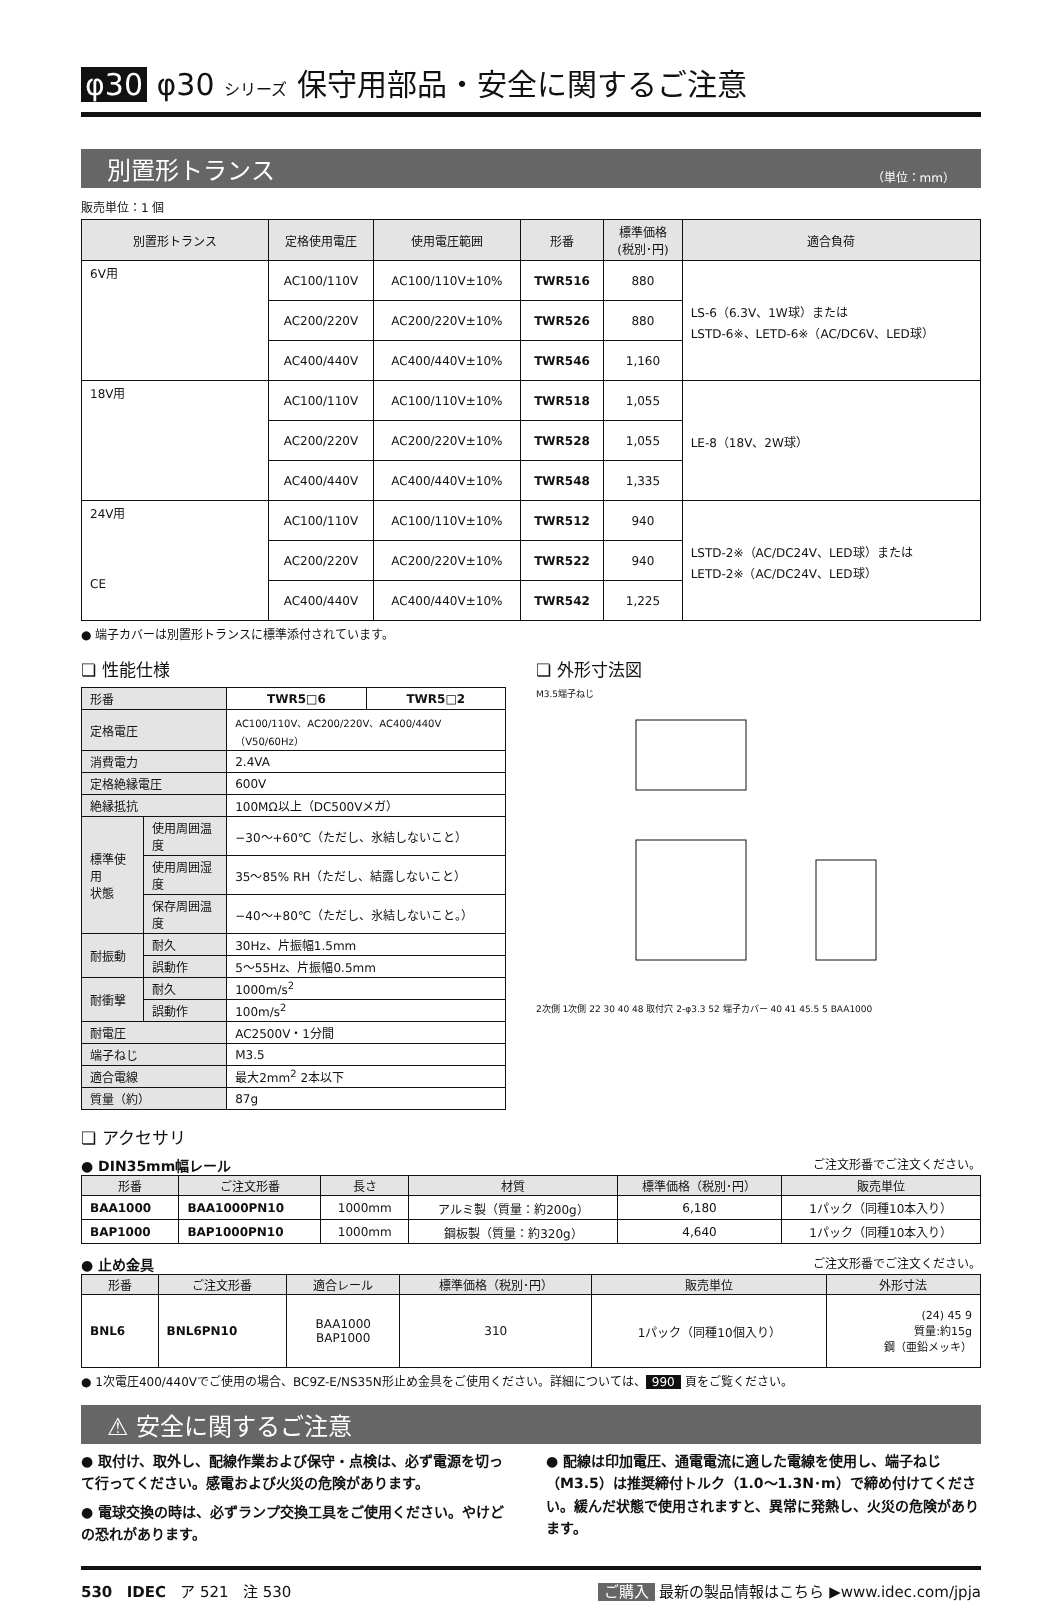φ30 φ30 シリーズ 保守用部品・安全に関するご注意
別置形トランス （単位：mm）
販売単位：1 個
| 別置形トランス | 定格使用電圧 | 使用電圧範囲 | 形番 | 標準価格 (税別･円) | 適合負荷 |
| --- | --- | --- | --- | --- | --- |
| 6V用 | AC100/110V | AC100/110V±10% | TWR516 | 880 | LS-6（6.3V、1W球）または LSTD-6※、LETD-6※（AC/DC6V、LED球） |
| | AC200/220V | AC200/220V±10% | TWR526 | 880 | |
| | AC400/440V | AC400/440V±10% | TWR546 | 1,160 | |
| 18V用 | AC100/110V | AC100/110V±10% | TWR518 | 1,055 | LE-8（18V、2W球） |
| | AC200/220V | AC200/220V±10% | TWR528 | 1,055 | |
| | AC400/440V | AC400/440V±10% | TWR548 | 1,335 | |
| 24V用 CE | AC100/110V | AC100/110V±10% | TWR512 | 940 | LSTD-2※（AC/DC24V、LED球）または LETD-2※（AC/DC24V、LED球） |
| | AC200/220V | AC200/220V±10% | TWR522 | 940 | |
| | AC400/440V | AC400/440V±10% | TWR542 | 1,225 | |
● 端子カバーは別置形トランスに標準添付されています。
❏ 性能仕様
| 形番 | | TWR5□6 | TWR5□2 |
| 定格電圧 | | AC100/110V、AC200/220V、AC400/440V（V50/60Hz） | |
| 消費電力 | | 2.4VA | |
| 定格絶縁電圧 | | 600V | |
| 絶縁抵抗 | | 100MΩ以上（DC500Vメガ） | |
| 標準使用 状態 | 使用周囲温度 | −30〜+60℃（ただし、氷結しないこと） | |
| | 使用周囲湿度 | 35〜85% RH（ただし、結露しないこと） | |
| | 保存周囲温度 | −40〜+80℃（ただし、氷結しないこと。） | |
| 耐振動 | 耐久 | 30Hz、片振幅1.5mm | |
| | 誤動作 | 5〜55Hz、片振幅0.5mm | |
| 耐衝撃 | 耐久 | 1000m/s<sup>2</sup> | |
| | 誤動作 | 100m/s<sup>2</sup> | |
| 耐電圧 | | AC2500V・1分間 | |
| 端子ねじ | | M3.5 | |
| 適合電線 | | 最大2mm<sup>2</sup> 2本以下 | |
| 質量（約） | | 87g | |
❏ 外形寸法図
M3.5端子ねじ
2次側 1次側 22 30 40 48 取付穴 2-φ3.3 52 端子カバー 40 41 45.5 5 BAA1000
❏ アクセサリ
● DIN35mm幅レール ご注文形番でご注文ください。
| 形番 | ご注文形番 | 長さ | 材質 | 標準価格（税別･円） | 販売単位 |
| --- | --- | --- | --- | --- | --- |
| BAA1000 | BAA1000PN10 | 1000mm | アルミ製（質量：約200g） | 6,180 | 1パック（同種10本入り） |
| BAP1000 | BAP1000PN10 | 1000mm | 鋼板製（質量：約320g） | 4,640 | 1パック（同種10本入り） |
● 止め金具 ご注文形番でご注文ください。
| 形番 | ご注文形番 | 適合レール | 標準価格（税別･円） | 販売単位 | 外形寸法 |
| --- | --- | --- | --- | --- | --- |
| BNL6 | BNL6PN10 | BAA1000 BAP1000 | 310 | 1パック（同種10個入り） | (24) 45 9 質量:約15g 鋼（亜鉛メッキ） |
● 1次電圧400/440Vでご使用の場合、BC9Z-E/NS35N形止め金具をご使用ください。詳細については、 990 頁をご覧ください。
⚠ 安全に関するご注意
● 取付け、取外し、配線作業および保守・点検は、必ず電源を切って行ってください。感電および火災の危険があります。
● 電球交換の時は、必ずランプ交換工具をご使用ください。やけどの恐れがあります。
● 配線は印加電圧、通電電流に適した電線を使用し、端子ねじ（M3.5）は推奨締付トルク（1.0〜1.3N･m）で締め付けてください。緩んだ状態で使用されますと、異常に発熱し、火災の危険があります。
530 IDEC ア 521 注 530 ご購入 最新の製品情報はこちら ▶www.idec.com/jpja